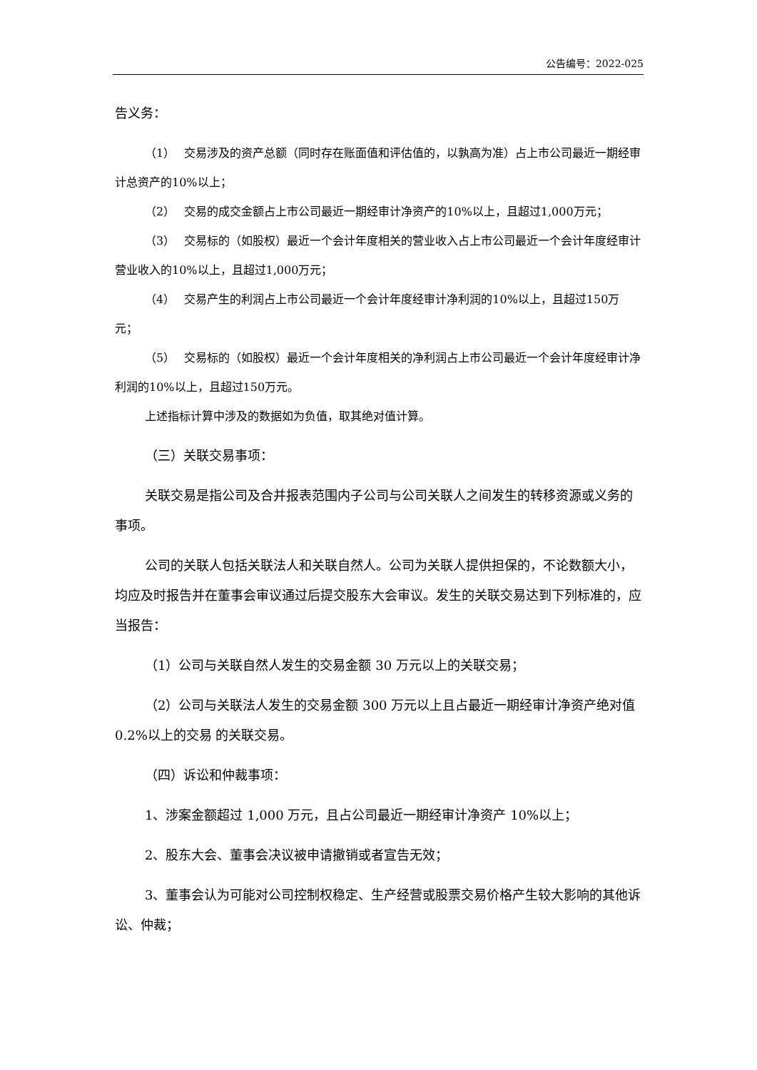公告编号：2022-025
告义务：
（1）　 交易涉及的资产总额（同时存在账面值和评估值的，以孰高为准）占上市公司最近一期经审计总资产的10%以上；
（2）　 交易的成交金额占上市公司最近一期经审计净资产的10%以上，且超过1,000万元；
（3）　 交易标的（如股权）最近一个会计年度相关的营业收入占上市公司最近一个会计年度经审计营业收入的10%以上，且超过1,000万元；
（4）　 交易产生的利润占上市公司最近一个会计年度经审计净利润的10%以上，且超过150万元；
（5）　 交易标的（如股权）最近一个会计年度相关的净利润占上市公司最近一个会计年度经审计净利润的10%以上，且超过150万元。
上述指标计算中涉及的数据如为负值，取其绝对值计算。
（三）关联交易事项：
关联交易是指公司及合并报表范围内子公司与公司关联人之间发生的转移资源或义务的事项。
公司的关联人包括关联法人和关联自然人。公司为关联人提供担保的，不论数额大小，均应及时报告并在董事会审议通过后提交股东大会审议。发生的关联交易达到下列标准的，应当报告：
（1）公司与关联自然人发生的交易金额 30 万元以上的关联交易；
（2）公司与关联法人发生的交易金额 300 万元以上且占最近一期经审计净资产绝对值 0.2%以上的交易 的关联交易。
（四）诉讼和仲裁事项：
1、涉案金额超过 1,000 万元，且占公司最近一期经审计净资产 10%以上；
2、股东大会、董事会决议被申请撤销或者宣告无效；
3、董事会认为可能对公司控制权稳定、生产经营或股票交易价格产生较大影响的其他诉讼、仲裁；